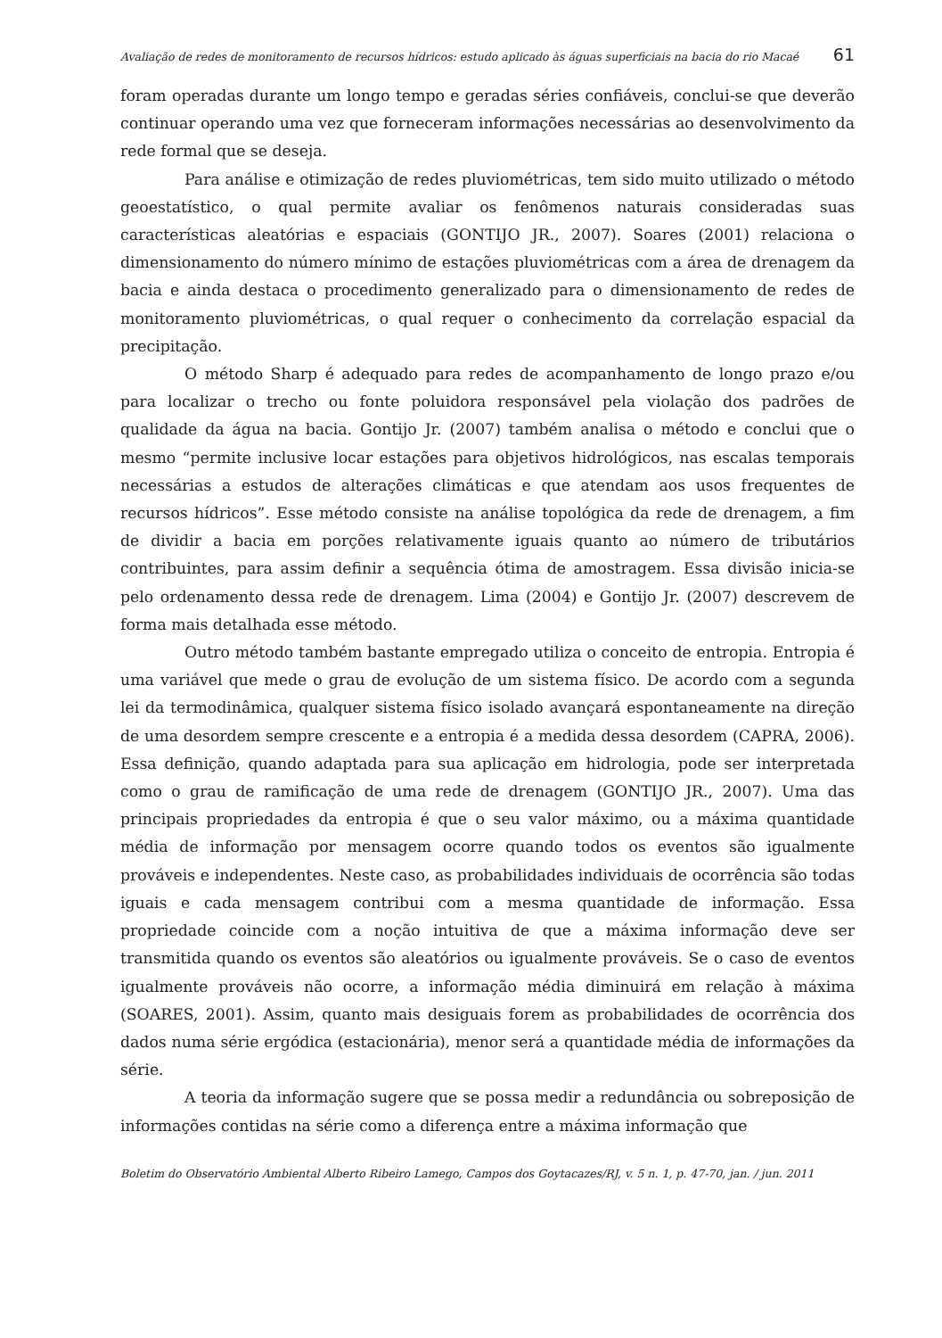Avaliação de redes de monitoramento de recursos hídricos: estudo aplicado às águas superficiais na bacia do rio Macaé 61
foram operadas durante um longo tempo e geradas séries confiáveis, conclui-se que deverão continuar operando uma vez que forneceram informações necessárias ao desenvolvimento da rede formal que se deseja.
Para análise e otimização de redes pluviométricas, tem sido muito utilizado o método geoestatístico, o qual permite avaliar os fenômenos naturais consideradas suas características aleatórias e espaciais (GONTIJO JR., 2007). Soares (2001) relaciona o dimensionamento do número mínimo de estações pluviométricas com a área de drenagem da bacia e ainda destaca o procedimento generalizado para o dimensionamento de redes de monitoramento pluviométricas, o qual requer o conhecimento da correlação espacial da precipitação.
O método Sharp é adequado para redes de acompanhamento de longo prazo e/ou para localizar o trecho ou fonte poluidora responsável pela violação dos padrões de qualidade da água na bacia. Gontijo Jr. (2007) também analisa o método e conclui que o mesmo “permite inclusive locar estações para objetivos hidrológicos, nas escalas temporais necessárias a estudos de alterações climáticas e que atendam aos usos frequentes de recursos hídricos”. Esse método consiste na análise topológica da rede de drenagem, a fim de dividir a bacia em porções relativamente iguais quanto ao número de tributários contribuintes, para assim definir a sequência ótima de amostragem. Essa divisão inicia-se pelo ordenamento dessa rede de drenagem. Lima (2004) e Gontijo Jr. (2007) descrevem de forma mais detalhada esse método.
Outro método também bastante empregado utiliza o conceito de entropia. Entropia é uma variável que mede o grau de evolução de um sistema físico. De acordo com a segunda lei da termodinâmica, qualquer sistema físico isolado avançará espontaneamente na direção de uma desordem sempre crescente e a entropia é a medida dessa desordem (CAPRA, 2006). Essa definição, quando adaptada para sua aplicação em hidrologia, pode ser interpretada como o grau de ramificação de uma rede de drenagem (GONTIJO JR., 2007). Uma das principais propriedades da entropia é que o seu valor máximo, ou a máxima quantidade média de informação por mensagem ocorre quando todos os eventos são igualmente prováveis e independentes. Neste caso, as probabilidades individuais de ocorrência são todas iguais e cada mensagem contribui com a mesma quantidade de informação. Essa propriedade coincide com a noção intuitiva de que a máxima informação deve ser transmitida quando os eventos são aleatórios ou igualmente prováveis. Se o caso de eventos igualmente prováveis não ocorre, a informação média diminuirá em relação à máxima (SOARES, 2001). Assim, quanto mais desiguais forem as probabilidades de ocorrência dos dados numa série ergódica (estacionária), menor será a quantidade média de informações da série.
A teoria da informação sugere que se possa medir a redundância ou sobreposição de informações contidas na série como a diferença entre a máxima informação que
Boletim do Observatório Ambiental Alberto Ribeiro Lamego, Campos dos Goytacazes/RJ, v. 5 n. 1, p. 47-70, jan. / jun. 2011